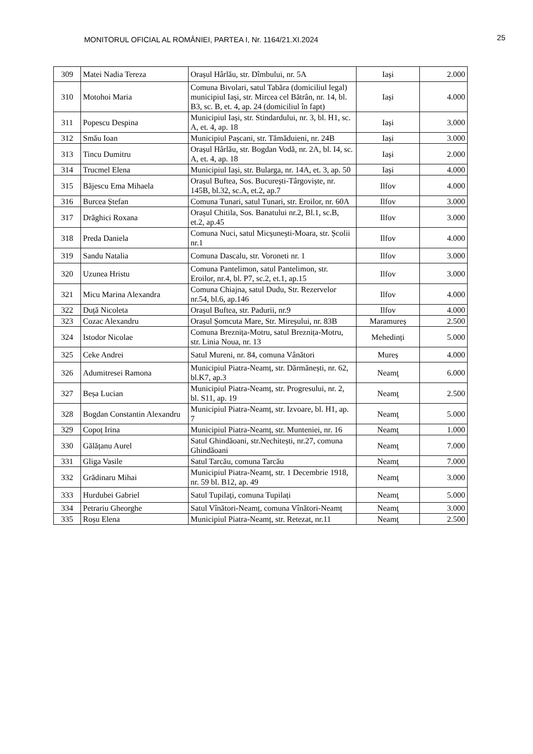MONITORUL OFICIAL AL ROMÂNIEI, PARTEA I, Nr. 1164/21.XI.2024
25
| 309 | Matei Nadia Tereza | Orașul Hârlău, str. Dîmbului, nr. 5A | Iași | 2.000 |
| 310 | Motohoi Maria | Comuna Bivolari, satul Tabăra (domiciliul legal) municipiul Iași, str. Mircea cel Bătrân, nr. 14, bl. B3, sc. B, et. 4, ap. 24 (domiciliul în fapt) | Iași | 4.000 |
| 311 | Popescu Despina | Municipiul Iași, str. Stindardului, nr. 3, bl. H1, sc. A, et. 4, ap. 18 | Iași | 3.000 |
| 312 | Smău Ioan | Municipiul Pașcani, str. Tămăduieni, nr. 24B | Iași | 3.000 |
| 313 | Tincu Dumitru | Orașul Hârlău, str. Bogdan Vodă, nr. 2A, bl. I4, sc. A, et. 4, ap. 18 | Iași | 2.000 |
| 314 | Trucmel Elena | Municipiul Iași, str. Bularga, nr. 14A, et. 3, ap. 50 | Iași | 4.000 |
| 315 | Băjescu Ema Mihaela | Orașul Buftea, Sos. București-Târgoviște, nr. 145B, bl.32, sc.A, et.2, ap.7 | Ilfov | 4.000 |
| 316 | Burcea Ștefan | Comuna Tunari, satul Tunari, str. Eroilor, nr. 60A | Ilfov | 3.000 |
| 317 | Drăghici Roxana | Orașul Chitila, Sos. Banatului nr.2, Bl.1, sc.B, et.2, ap.45 | Ilfov | 3.000 |
| 318 | Preda Daniela | Comuna Nuci, satul Micșunești-Moara, str. Școlii nr.1 | Ilfov | 4.000 |
| 319 | Sandu Natalia | Comuna Dascalu, str. Voroneti nr. 1 | Ilfov | 3.000 |
| 320 | Uzunea Hristu | Comuna Pantelimon, satul Pantelimon, str. Eroilor, nr.4, bl. P7, sc.2, et.1, ap.15 | Ilfov | 3.000 |
| 321 | Micu Marina Alexandra | Comuna Chiajna, satul Dudu, Str. Rezervelor nr.54, bl.6, ap.146 | Ilfov | 4.000 |
| 322 | Duță Nicoleta | Orașul Buftea, str. Padurii, nr.9 | Ilfov | 4.000 |
| 323 | Cozac Alexandru | Orașul Șomcuta Mare, Str. Mireșului, nr. 83B | Maramureș | 2.500 |
| 324 | Istodor Nicolae | Comuna Breznița-Motru, satul Breznița-Motru, str. Linia Noua, nr. 13 | Mehedinți | 5.000 |
| 325 | Ceke Andrei | Satul Mureni, nr. 84, comuna Vânători | Mureș | 4.000 |
| 326 | Adumitresei Ramona | Municipiul Piatra-Neamț, str. Dărmănești, nr. 62, bl.K7, ap.3 | Neamţ | 6.000 |
| 327 | Beșa Lucian | Municipiul Piatra-Neamț, str. Progresului, nr. 2, bl. S11, ap. 19 | Neamţ | 2.500 |
| 328 | Bogdan Constantin Alexandru | Municipiul Piatra-Neamț, str. Izvoare, bl. H1, ap. 7 | Neamţ | 5.000 |
| 329 | Copoț Irina | Municipiul Piatra-Neamț, str. Munteniei, nr. 16 | Neamţ | 1.000 |
| 330 | Gălățanu Aurel | Satul Ghindăoani, str.Nechitești, nr.27, comuna Ghindăoani | Neamţ | 7.000 |
| 331 | Gliga Vasile | Satul Tarcău, comuna Tarcău | Neamţ | 7.000 |
| 332 | Grădinaru Mihai | Municipiul Piatra-Neamț, str. 1 Decembrie 1918, nr. 59 bl. B12, ap. 49 | Neamţ | 3.000 |
| 333 | Hurdubei Gabriel | Satul Tupilați, comuna Tupilați | Neamţ | 5.000 |
| 334 | Petrariu Gheorghe | Satul Vînători-Neamț, comuna Vînători-Neamț | Neamţ | 3.000 |
| 335 | Roșu Elena | Municipiul Piatra-Neamț, str. Retezat, nr.11 | Neamţ | 2.500 |